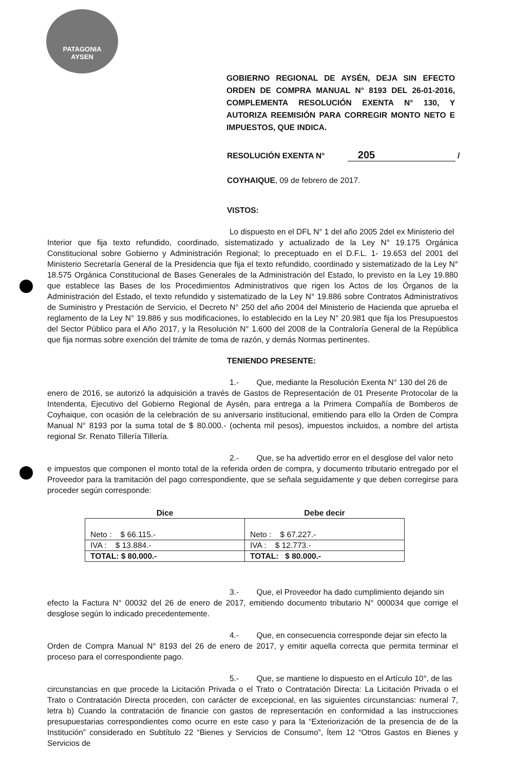PATAGONIA
AYSEN
GOBIERNO REGIONAL DE AYSÉN, DEJA SIN EFECTO ORDEN DE COMPRA MANUAL N° 8193 DEL 26-01-2016, COMPLEMENTA RESOLUCIÓN EXENTA N° 130, Y AUTORIZA REEMISIÓN PARA CORREGIR MONTO NETO E IMPUESTOS, QUE INDICA.
RESOLUCIÓN EXENTA N° 205 /
COYHAIQUE, 09 de febrero de 2017.
VISTOS:
Lo dispuesto en el DFL N° 1 del año 2005 2del ex Ministerio del
Interior que fija texto refundido, coordinado, sistematizado y actualizado de la Ley N° 19.175 Orgánica Constitucional sobre Gobierno y Administración Regional; lo preceptuado en el D.F.L. 1- 19.653 del 2001 del Ministerio Secretaría General de la Presidencia que fija el texto refundido, coordinado y sistematizado de la Ley N° 18.575 Orgánica Constitucional de Bases Generales de la Administración del Estado, lo previsto en la Ley 19.880 que establece las Bases de los Procedimientos Administrativos que rigen los Actos de los Órganos de la Administración del Estado, el texto refundido y sistematizado de la Ley N° 19.886 sobre Contratos Administrativos de Suministro y Prestación de Servicio, el Decreto N° 250 del año 2004 del Ministerio de Hacienda que aprueba el reglamento de la Ley N° 19.886 y sus modificaciones, lo establecido en la Ley N° 20.981 que fija los Presupuestos del Sector Público para el Año 2017, y la Resolución N° 1.600 del 2008 de la Contraloría General de la República que fija normas sobre exención del trámite de toma de razón, y demás Normas pertinentes.
TENIENDO PRESENTE:
1.- Que, mediante la Resolución Exenta N° 130 del 26 de
enero de 2016, se autorizó la adquisición a través de Gastos de Representación de 01 Presente Protocolar de la Intendenta, Ejecutivo del Gobierno Regional de Aysén, para entrega a la Primera Compañía de Bomberos de Coyhaique, con ocasión de la celebración de su aniversario institucional, emitiendo para ello la Orden de Compra Manual N° 8193 por la suma total de $ 80.000.- (ochenta mil pesos), impuestos incluidos, a nombre del artista regional Sr. Renato Tillería Tillería.
2.- Que, se ha advertido error en el desglose del valor neto
e impuestos que componen el monto total de la referida orden de compra, y documento tributario entregado por el Proveedor para la tramitación del pago correspondiente, que se señala seguidamente y que deben corregirse para proceder según corresponde:
| Dice | Debe decir |
| --- | --- |
| Neto : $ 66.115.- | Neto : $ 67.227.- |
| IVA : $ 13.884.- | IVA : $ 12.773.- |
| TOTAL: $ 80.000.- | TOTAL: $ 80.000.- |
3.- Que, el Proveedor ha dado cumplimiento dejando sin
efecto la Factura N° 00032 del 26 de enero de 2017, emitiendo documento tributario N° 000034 que corrige el desglose según lo indicado precedentemente.
4.- Que, en consecuencia corresponde dejar sin efecto la
Orden de Compra Manual N° 8193 del 26 de enero de 2017, y emitir aquella correcta que permita terminar el proceso para el correspondiente pago.
5.- Que, se mantiene lo dispuesto en el Artículo 10°, de las
circunstancias en que procede la Licitación Privada o el Trato o Contratación Directa: La Licitación Privada o el Trato o Contratación Directa proceden, con carácter de excepcional, en las siguientes circunstancias: numeral 7, letra b) Cuando la contratación de financie con gastos de representación en conformidad a las instrucciones presupuestarias correspondientes como ocurre en este caso y para la “Exteriorización de la presencia de de la Institución” considerado en Subtítulo 22 “Bienes y Servicios de Consumo”, Ítem 12 “Otros Gastos en Bienes y Servicios de